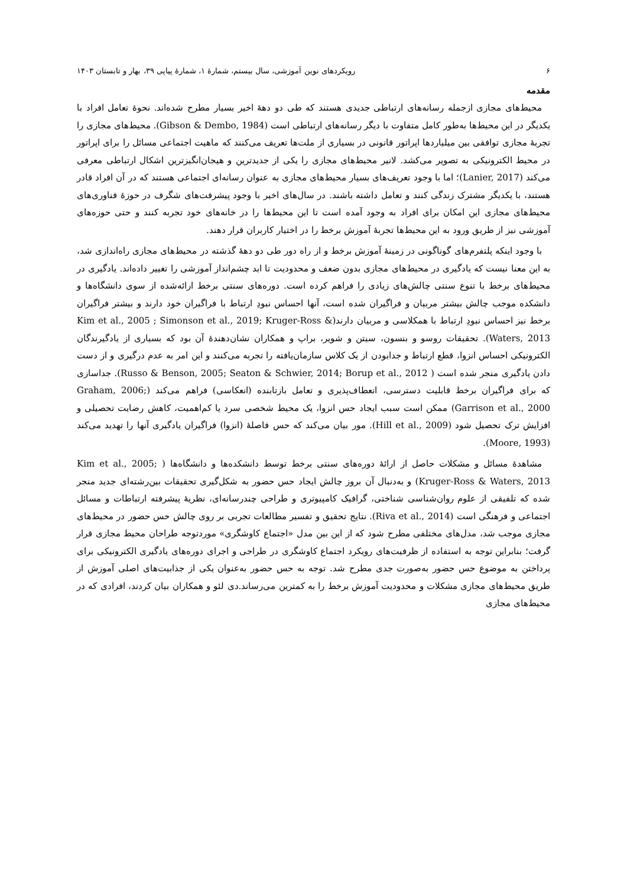۶ رویکردهای نوین آموزشی، سال بیستم، شمارۀ ۱، شمارۀ پیاپی ۳۹، بهار و تابستان ۱۴۰۳
مقدمه
محیط‌های مجازی ازجمله رسانه‌های ارتباطی جدیدی هستند که طی دو دهۀ اخیر بسیار مطرح شده‌اند. نحوۀ تعامل افراد با یکدیگر در این محیط‌ها به‌طور کامل متفاوت با دیگر رسانه‌های ارتباطی است (Gibson & Dembo, 1984). محیط‌های مجازی را تجربۀ مجازی توافقی بین میلیاردها اپراتور قانونی در بسیاری از ملت‌ها تعریف می‌کنند که ماهیت اجتماعی مسائل را برای اپراتور در محیط الکترونیکی به تصویر می‌کشد. لانیر محیط‌های مجازی را یکی از جدیدترین و هیجان‌انگیزترین اشکال ارتباطی معرفی می‌کند (Lanier, 2017)؛ اما با وجود تعریف‌های بسیار محیط‌های مجازی به عنوان رسانه‌ای اجتماعی هستند که در آن افراد قادر هستند، با یکدیگر مشترک زندگی کنند و تعامل داشته باشند. در سال‌های اخیر با وجود پیشرفت‌های شگرف در حوزۀ فناوری‌های محیط‌های مجازی این امکان برای افراد به وجود آمده است تا این محیط‌ها را در خانه‌های خود تجربه کنند و حتی حوزه‌های آموزشی نیز از طریق ورود به این محیط‌ها تجربۀ آموزش برخط را در اختیار کاربران قرار دهند.
با وجود اینکه پلتفرم‌های گوناگونی در زمینۀ آموزش برخط و از راه دور طی دو دهۀ گذشته در محیط‌های مجازی راه‌اندازی شد، به این معنا نیست که یادگیری در محیط‌های مجازی بدون ضعف و محدودیت تا ابد چشم‌انداز آموزشی را تغییر داده‌اند. یادگیری در محیط‌های برخط با تنوع سنتی چالش‌های زیادی را فراهم کرده است. دوره‌های سنتی برخط ارائه‌شده از سوی دانشگاه‌ها و دانشکده موجب چالش بیشتر مربیان و فراگیران شده است، آنها احساس نبودِ ارتباط با فراگیران خود دارند و بیشتر فراگیران برخط نیز احساس نبودِ ارتباط با همکلاسی و مربیان دارند(Kim et al., 2005 ; Simonson et al., 2019; Kruger-Ross & Waters, 2013). تحقیقات روسو و بنسون، سیتن و شویر، براپ و همکاران نشان‌دهندۀ آن بود که بسیاری از یادگیرندگان الکترونیکی احساس انزوا، قطع ارتباط و جدابودن از یک کلاس سازمان‌یافته را تجربه می‌کنند و این امر به عدم درگیری و از دست دادن یادگیری منجر شده است ( Russo & Benson, 2005; Seaton & Schwier, 2014; Borup et al., 2012). جداسازی که برای فراگیران برخط قابلیت دسترسی، انعطاف‌پذیری و تعامل بازتابنده (انعکاسی) فراهم می‌کند (Graham, 2006; Garrison et al., 2000) ممکن است سبب ایجاد حس انزوا، یک محیط شخصی سرد یا کم‌اهمیت، کاهش رضایت تحصیلی و افزایش ترک تحصیل شود (Hill et al., 2009). مور بیان می‌کند که حس فاصلۀ (انزوا) فراگیران یادگیری آنها را تهدید می‌کند (Moore, 1993).
مشاهدۀ مسائل و مشکلات حاصل از ارائۀ دوره‌های سنتی برخط توسط دانشکده‌ها و دانشگاه‌ها ( Kim et al., 2005; Kruger-Ross & Waters, 2013) و به‌دنبال آن بروز چالش ایجاد حس حضور به شکل‌گیری تحقیقات بین‌رشته‌ای جدید منجر شده که تلفیقی از علوم روان‌شناسی شناختی، گرافیک کامپیوتری و طراحی چندرسانه‌ای، نظریۀ پیشرفته ارتباطات و مسائل اجتماعی و فرهنگی است (Riva et al., 2014). نتایج تحقیق و تفسیر مطالعات تجربی بر روی چالش حس حضور در محیط‌های مجازی موجب شد، مدل‌های مختلفی مطرح شود که از این بین مدل «اجتماع کاوشگری» موردتوجه طراحان محیط مجازی قرار گرفت؛ بنابراین توجه به استفاده از ظرفیت‌های رویکرد اجتماع کاوشگری در طراحی و اجرای دوره‌های یادگیری الکترونیکی برای پرداختن به موضوع حس حضور به‌صورت جدی مطرح شد. توجه به حس حضور به‌عنوان یکی از جذابیت‌های اصلی آموزش از طریق محیط‌های مجازی مشکلات و محدودیت آموزش برخط را به کمترین می‌رساند.دی لئو و همکاران بیان کردند، افرادی که در محیط‌های مجازی